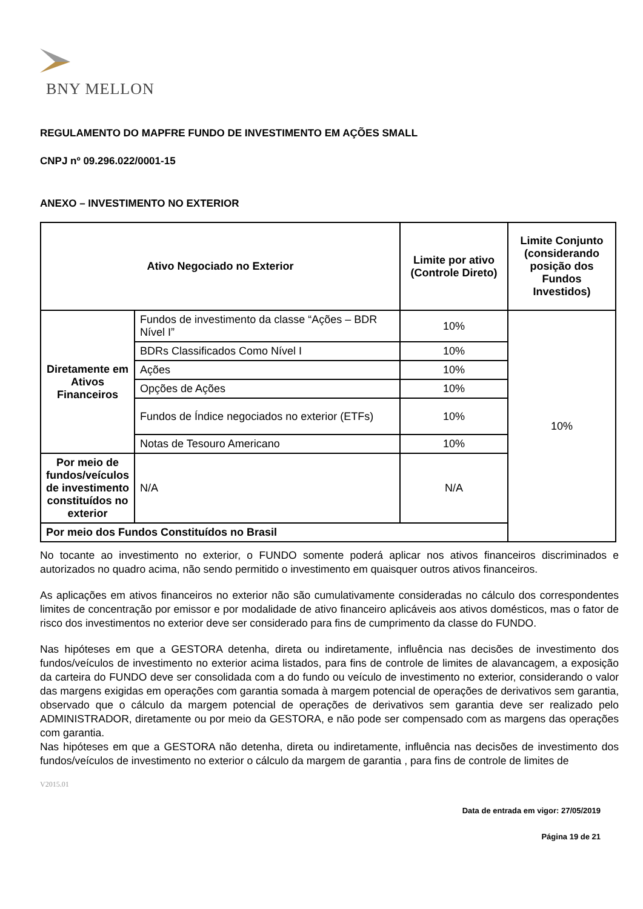BNY MELLON
REGULAMENTO DO MAPFRE FUNDO DE INVESTIMENTO EM AÇÕES SMALL
CNPJ nº 09.296.022/0001-15
ANEXO – INVESTIMENTO NO EXTERIOR
| Ativo Negociado no Exterior | | Limite por ativo (Controle Direto) | Limite Conjunto (considerando posição dos Fundos Investidos) |
| --- | --- | --- | --- |
| Diretamente em Ativos Financeiros | Fundos de investimento da classe “Ações – BDR Nível I” | 10% | 10% |
| | BDRs Classificados Como Nível I | 10% | |
| | Ações | 10% | |
| | Opções de Ações | 10% | |
| | Fundos de Índice negociados no exterior (ETFs) | 10% | |
| | Notas de Tesouro Americano | 10% | |
| Por meio de fundos/veículos de investimento constituídos no exterior | N/A | N/A | |
| Por meio dos Fundos Constituídos no Brasil | | | |
No tocante ao investimento no exterior, o FUNDO somente poderá aplicar nos ativos financeiros discriminados e autorizados no quadro acima, não sendo permitido o investimento em quaisquer outros ativos financeiros.
As aplicações em ativos financeiros no exterior não são cumulativamente consideradas no cálculo dos correspondentes limites de concentração por emissor e por modalidade de ativo financeiro aplicáveis aos ativos domésticos, mas o fator de risco dos investimentos no exterior deve ser considerado para fins de cumprimento da classe do FUNDO.
Nas hipóteses em que a GESTORA detenha, direta ou indiretamente, influência nas decisões de investimento dos fundos/veículos de investimento no exterior acima listados, para fins de controle de limites de alavancagem, a exposição da carteira do FUNDO deve ser consolidada com a do fundo ou veículo de investimento no exterior, considerando o valor das margens exigidas em operações com garantia somada à margem potencial de operações de derivativos sem garantia, observado que o cálculo da margem potencial de operações de derivativos sem garantia deve ser realizado pelo ADMINISTRADOR, diretamente ou por meio da GESTORA, e não pode ser compensado com as margens das operações com garantia.
Nas hipóteses em que a GESTORA não detenha, direta ou indiretamente, influência nas decisões de investimento dos fundos/veículos de investimento no exterior o cálculo da margem de garantia , para fins de controle de limites de
V2015.01
Data de entrada em vigor: 27/05/2019
Página 19 de 21